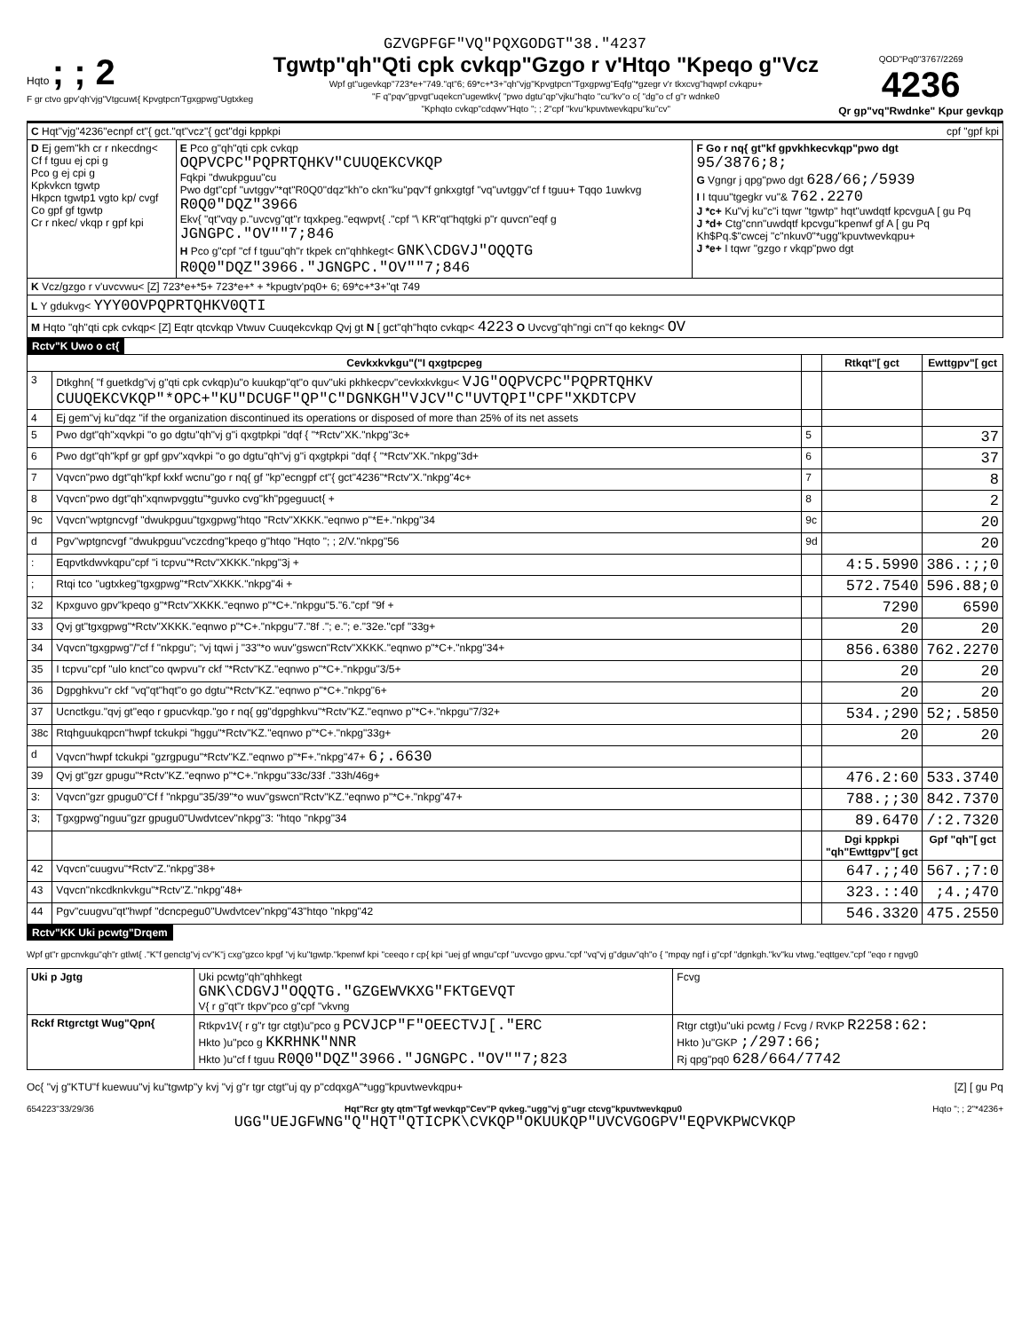GZVGPFGF"VQ"PQXGODGT"38."4237
Hqto ; ; 2
F gr ctvo gpv'qh'vjg"Vtgcuwt{ Kpvgtpcn'Tgxgpwg"Ugtxkeg
Tgwtp"qh"Qti cpk cvkqp"Gzgo r v'Htqo "Kpeqo g"Vcz
Wpf gt"ugevkqp"723*e+"749."qt"6; 69*c+*3+"qh"vjg"Kpvgtpcn"Tgxgpwg"Eqfg"*gzegr v'r tkxcvg"hqwpf cvkqpu+
"F q"pqv"gpvgt"uqekcn"ugewtkv{ "pwo dgtu"qp"vjku"hqto "cu"kv"o c{ "dg"o cf g"r wdnke0
"Kphqto cvkqp"cdqwv"Hqto "; ; 2"cpf "kvu"kpuvtwevkqpu"ku"cv"
QOD"Pq0"3767/2269
4236
Qr gp"vq"Rwdnke" Kpur gevkqp
| C Hqt"vjg"4236"ecnpf ct"{ gct."qt"vcz"{ gct"dgi kppkpi cpf "gpf kpi | | |
| D Ej gem"kh cr r nkecdng< Cf f tguu ej cpi g Pco g ej cpi g Kpkvkcn tgwtp Hkpcn tgwtp1 vgto kp/ cvgf Co gpf gf tgwtp Cr r nkec/ vkqp r gpf kpi | E Pco g"qh"qti cpk cvkqp OQPVCPC"PQPRTQHKV"CUUQEKCVKQP Fqkpi "dwukpguu"cu Pwo dgt"cpf "uvtggv"*qt"R0Q0"dqz"kh"o ckn"ku"pqv"f gnkxgtgf "vq"uvtggv"cf f tguu+ Tqqo 1uwkvg R0Q0"DQZ"3966 Ekv{ "qt"vqy p."uvcvg"qt"r tqxkpeg."eqwpvt{ ."cpf "\ KR"qt"hqtgki p"r quvcn"eqf g JGNGPC."OV""7;846 H Pco g"cpf "cf f tguu"qh"r tkpek cn"qhhkegt< GNK\CDGVJ"OQQTG R0Q0"DQZ"3966."JGNGPC."OV""7;846 | F Go r nq{ gt"kf gpvkhkecvkqp"pwo dgt 95/3876;8; G Vgngr j qpg"pwo dgt 628/66;/5939 I I tquu"tgegkr vu"& 762.2270 J *c+ Ku"vj ku"c"i tqwr "tgwtp" hqt"uwdqtf kpcvguA [ gu Pq J *d+ Ctg"cnn"uwdqtf kpcvgu"kpenwf gf A [ gu Pq Kh$Pq.$"cwcej "c"nkuv0"*ugg"kpuvtwevkqpu+ J *e+ I tqwr "gzgo r vkqp"pwo dgt |
| K Vcz/gzgo r v'uvcvwu< [Z] 723*e+*5+ 723*e+* + *kpugtv'pq0+ 6; 69*c+*3+"qt 749 | | |
| L Y gdukvg< YYY0OVPQPRTQHKV0QTI | | |
| M Hqto "qh"qti cpk cvkqp< [Z] Eqtr qtcvkqp Vtwuv Cuuqekcvkqp Qvj gt N [ gct"qh"hqto cvkqp< 4223 O Uvcvg"qh"ngi cn"f qo kekng< OV | | |
Rctv"K Uwo o ct{
| Cevkxkvkgu"("I qxgtpcpeg | | | Rtkqt"[ gct | Ewttgpv"[ gct |
| --- | --- | --- | --- | --- |
| 3 | Dtkghn{ "f guetkdg"vj g"qti cpk cvkqp)u"o kuukqp"qt"o quv"uki pkhkecpv"cevkxkvkgu< VJG"OQPVCPC"PQPRTQHKV CUUQEKCVKQP"*OPC+"KU"DCUGF"QP"C"DGNKGH"VJCV"C"UVTQPI"CPF"XKDTCPV | | | |
| 4 | Ej gem"vj ku"dqz "if the organization discontinued its operations or disposed of more than 25% of its net assets | | | |
| 5 | Pwo dgt"qh"xqvkpi "o go dgtu"qh"vj g"i qxgtpkpi "dqf { "*Rctv"XK."nkpg"3c+ | 5 | | 37 |
| 6 | Pwo dgt"qh"kpf gr gpf gpv"xqvkpi "o go dgtu"qh"vj g"i qxgtpkpi "dqf { "*Rctv"XK."nkpg"3d+ | 6 | | 37 |
| 7 | Vqvcn"pwo dgt"qh"kpf kxkf wcnu"go r nq{ gf "kp"ecngpf ct"{ gct"4236"*Rctv"X."nkpg"4c+ | 7 | | 8 |
| 8 | Vqvcn"pwo dgt"qh"xqnwpvggtu"*guvko cvg"kh"pgeguuct{ + | 8 | | 2 |
| 9c | Vqvcn"wptgncvgf "dwukpguu"tgxgpwg"htqo "Rctv"XKKK."eqnwo p"*E+."nkpg"34 | 9c | | 20 |
| d | Pgv"wptgncvgf "dwukpguu"vczcdng"kpeqo g"htqo "Hqto "; ; 2/V."nkpg"56 | 9d | | 20 |
| : | Eqpvtkdwvkqpu"cpf "i tcpvu"*Rctv"XKKK."nkpg"3j + | | 4:5.5990 | 386.:;;0 |
| ; | Rtqi tco "ugtxkeg"tgxgpwg"*Rctv"XKKK."nkpg"4i + | | 572.7540 | 596.88;0 |
| 32 | Kpxguvo gpv"kpeqo g"*Rctv"XKKK."eqnwo p"*C+."nkpgu"5."6."cpf "9f + | | 7290 | 6590 |
| 33 | Qvj gt"tgxgpwg"*Rctv"XKKK."eqnwo p"*C+."nkpgu"7."8f ."; e."; e."32e."cpf "33g+ | | 20 | 20 |
| 34 | Vqvcn"tgxgpwg"/"cf f "nkpgu"; "vj tqwi j "33"*o wuv"gswcn"Rctv"XKKK."eqnwo p"*C+."nkpg"34+ | | 856.6380 | 762.2270 |
| 35 | I tcpvu"cpf "ulo knct"co qwpvu"r ckf "*Rctv"KZ."eqnwo p"*C+."nkpgu"3/5+ | | 20 | 20 |
| 36 | Dgpghkvu"r ckf "vq"qt"hqt"o go dgtu"*Rctv"KZ."eqnwo p"*C+."nkpg"6+ | | 20 | 20 |
| 37 | Ucnctkgu."qvj gt"eqo r gpucvkqp."go r nq{ gg"dgpghkvu"*Rctv"KZ."eqnwo p"*C+."nkpgu"7/32+ | | 534.;290 | 52;.5850 |
| 38c | Rtqhguukqpcn"hwpf tckukpi "hggu"*Rctv"KZ."eqnwo p"*C+."nkpg"33g+ | | 20 | 20 |
| d | Vqvcn"hwpf tckukpi "gzrgpugu"*Rctv"KZ."eqnwo p"*F+."nkpg"47+ 6;.6630 | | | |
| 39 | Qvj gt"gzr gpugu"*Rctv"KZ."eqnwo p"*C+."nkpgu"33c/33f ."33h/46g+ | | 476.2:60 | 533.3740 |
| 3: | Vqvcn"gzr gpugu0"Cf f "nkpgu"35/39"*o wuv"gswcn"Rctv"KZ."eqnwo p"*C+."nkpg"47+ | | 788.;;30 | 842.7370 |
| 3; | Tgxgpwg"nguu"gzr gpugu0"Uwdvtcev"nkpg"3: "htqo "nkpg"34 | | 89.6470 | /:2.7320 |
| | | | Dgi kppkpi "qh"Ewttgpv"[ gct | Gpf "qh"[ gct |
| 42 | Vqvcn"cuugvu"*Rctv"Z."nkpg"38+ | | 647.;;40 | 567.;7:0 |
| 43 | Vqvcn"nkcdknkvkgu"*Rctv"Z."nkpg"48+ | | 323.::40 | ;4.;470 |
| 44 | Pgv"cuugvu"qt"hwpf "dcncpegu0"Uwdvtcev"nkpg"43"htqo "nkpg"42 | | 546.3320 | 475.2550 |
Rctv"KK Uki pcwtg"Drqem
Wpf gt"r gpcnvkgu"qh"r gtlwt{ ."K"f genctg"vj cv"K"j cxg"gzco kpgf "vj ku"tgwtp."kpenwf kpi "ceeqo r cp{ kpi "uej gf wngu"cpf "uvcvgo gpvu."cpf "vq"vj g"dguv"qh"o { "mpqy ngf i g"cpf "dgnkgh."kv"ku vtwg."eqttgev."cpf "eqo r ngvg0
| Uki p Jgtg | Uki pcwtg"qh"qhhkegt GNK\CDGVJ"OQQTG."GZGEWVKXG"FKTGEVQT V{ r g"qt"r tkpv"pco g"cpf "vkvng | Fcvg |
| Rckf Rtgrctgt Wug"Qpn{ | Rtkpv1V{ r g"r tgr ctgt)u"pco g PCVJCP"F"OEECTVJ[."ERC Hkto )u"pco g KKRHNK"NNR Hkto )u"cf f tguu R0Q0"DQZ"3966."JGNGPC."OV""7;823 | Rtgr ctgt)u"uki pcwtg / Fcvg / RVKP R2258:62: Hkto )u"GKP ;/297:66; Rj qpg"pq0 628/664/7742 |
Oc{ "vj g"KTU"f kuewuu"vj ku"tgwtp"y kvj "vj g"r tgr ctgt"uj qy p"cdqxgA"*ugg"kpuvtwevkqpu+ [Z] [ gu Pq
654223"33/29/36 Hqt"Rcr gty qtm"Tgf wevkqp"Cev"P qvkeg."ugg"vj g"ugr ctcvg"kpuvtwevkqpu0 Hqto "; ; 2"*4236+
UGG"UEJGFWNG"Q"HQT"QTICPK\CVKQP"OKUUKQP"UVCVGOGPV"EQPVKPWCVKQP